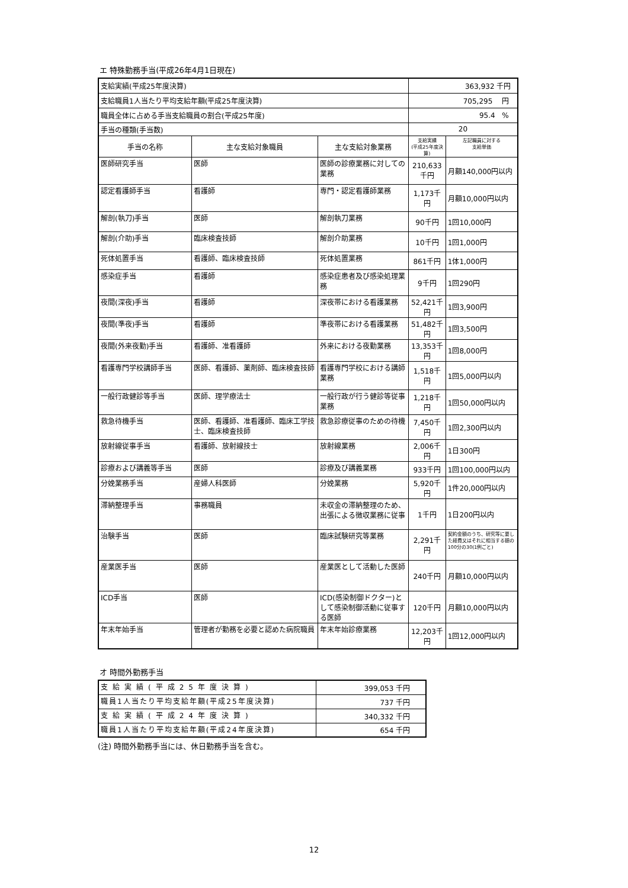エ 特殊勤務手当(平成26年4月1日現在)
| 支給実績(平成25年度決算) | | | 363,932 千円 | |
| 支給職員1人当たり平均支給年額(平成25年度決算) | | | 705,295 円 | |
| 職員全体に占める手当支給職員の割合(平成25年度) | | | 95.4 % | |
| 手当の種類(手当数) | | | 20 | |
| 手当の名称 | 主な支給対象職員 | 主な支給対象業務 | 支給実績 (平成25年度決算) | 左記職員に対する 支給単価 |
| 医師研究手当 | 医師 | 医師の診療業務に対しての業務 | 210,633千円 | 月額140,000円以内 |
| 認定看護師手当 | 看護師 | 専門・認定看護師業務 | 1,173千円 | 月額10,000円以内 |
| 解剖(執刀)手当 | 医師 | 解剖執刀業務 | 90千円 | 1回10,000円 |
| 解剖(介助)手当 | 臨床検査技師 | 解剖介助業務 | 10千円 | 1回1,000円 |
| 死体処置手当 | 看護師、臨床検査技師 | 死体処置業務 | 861千円 | 1体1,000円 |
| 感染症手当 | 看護師 | 感染症患者及び感染処理業務 | 9千円 | 1回290円 |
| 夜間(深夜)手当 | 看護師 | 深夜帯における看護業務 | 52,421千円 | 1回3,900円 |
| 夜間(準夜)手当 | 看護師 | 準夜帯における看護業務 | 51,482千円 | 1回3,500円 |
| 夜間(外来夜勤)手当 | 看護師、准看護師 | 外来における夜勤業務 | 13,353千円 | 1回8,000円 |
| 看護専門学校講師手当 | 医師、看護師、薬剤師、臨床検査技師 | 看護専門学校における講師業務 | 1,518千円 | 1回5,000円以内 |
| 一般行政健診等手当 | 医師、理学療法士 | 一般行政が行う健診等従事業務 | 1,218千円 | 1回50,000円以内 |
| 救急待機手当 | 医師、看護師、准看護師、臨床工学技士、臨床検査技師 | 救急診療従事のための待機 | 7,450千円 | 1回2,300円以内 |
| 放射線従事手当 | 看護師、放射線技士 | 放射線業務 | 2,006千円 | 1日300円 |
| 診療および講義等手当 | 医師 | 診療及び講義業務 | 933千円 | 1回100,000円以内 |
| 分娩業務手当 | 産婦人科医師 | 分娩業務 | 5,920千円 | 1件20,000円以内 |
| 滞納整理手当 | 事務職員 | 未収金の滞納整理のため、出張による徴収業務に従事 | 1千円 | 1日200円以内 |
| 治験手当 | 医師 | 臨床試験研究等業務 | 2,291千円 | 契約金額のうち、研究等に要した経費又はそれに相当する額の100分の30(1例ごと) |
| 産業医手当 | 医師 | 産業医として活動した医師 | 240千円 | 月額10,000円以内 |
| ICD手当 | 医師 | ICD(感染制御ドクター)として感染制御活動に従事する医師 | 120千円 | 月額10,000円以内 |
| 年末年始手当 | 管理者が勤務を必要と認めた病院職員 | 年末年始診療業務 | 12,203千円 | 1回12,000円以内 |
オ 時間外勤務手当
| 支給実績(平成25年度決算) | 399,053 千円 |
| 職員1人当たり平均支給年額(平成25年度決算) | 737 千円 |
| 支給実績(平成24年度決算) | 340,332 千円 |
| 職員1人当たり平均支給年額(平成24年度決算) | 654 千円 |
(注) 時間外勤務手当には、休日勤務手当を含む。
12